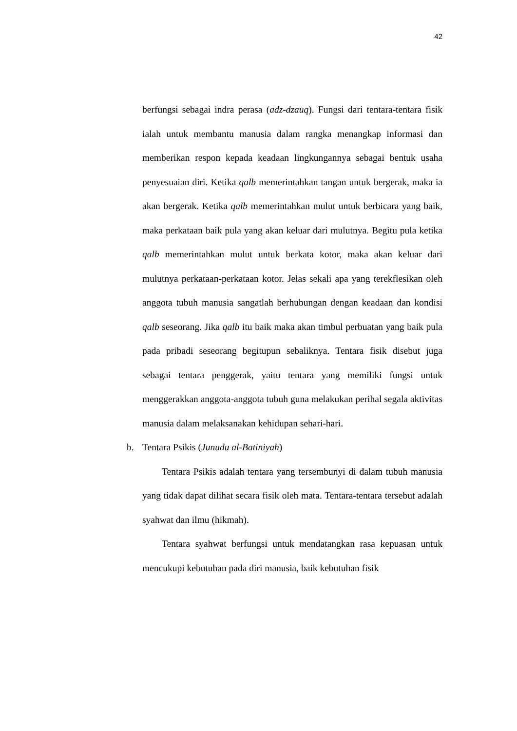42
berfungsi sebagai indra perasa (adz-dzauq). Fungsi dari tentara-tentara fisik ialah untuk membantu manusia dalam rangka menangkap informasi dan memberikan respon kepada keadaan lingkungannya sebagai bentuk usaha penyesuaian diri. Ketika qalb memerintahkan tangan untuk bergerak, maka ia akan bergerak. Ketika qalb memerintahkan mulut untuk berbicara yang baik, maka perkataan baik pula yang akan keluar dari mulutnya. Begitu pula ketika qalb memerintahkan mulut untuk berkata kotor, maka akan keluar dari mulutnya perkataan-perkataan kotor. Jelas sekali apa yang terekflesikan oleh anggota tubuh manusia sangatlah berhubungan dengan keadaan dan kondisi qalb seseorang. Jika qalb itu baik maka akan timbul perbuatan yang baik pula pada pribadi seseorang begitupun sebaliknya. Tentara fisik disebut juga sebagai tentara penggerak, yaitu tentara yang memiliki fungsi untuk menggerakkan anggota-anggota tubuh guna melakukan perihal segala aktivitas manusia dalam melaksanakan kehidupan sehari-hari.
b. Tentara Psikis (Junudu al-Batiniyah)
Tentara Psikis adalah tentara yang tersembunyi di dalam tubuh manusia yang tidak dapat dilihat secara fisik oleh mata. Tentara-tentara tersebut adalah syahwat dan ilmu (hikmah).
Tentara syahwat berfungsi untuk mendatangkan rasa kepuasan untuk mencukupi kebutuhan pada diri manusia, baik kebutuhan fisik